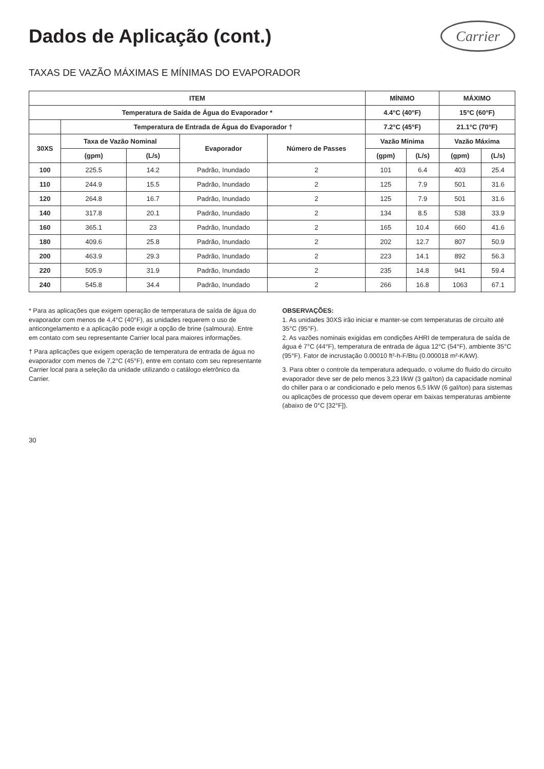Dados de Aplicação (cont.)
Carrier
TAXAS DE VAZÃO MÁXIMAS E MÍNIMAS DO EVAPORADOR
| ITEM | | | | | MÍNIMO | | MÁXIMO | |
| --- | --- | --- | --- | --- | --- | --- | --- | --- |
| Temperatura de Saída de Água do Evaporador * | | | | | 4.4°C (40°F) | | 15°C (60°F) | |
| | Temperatura de Entrada de Água do Evaporador † | | | | 7.2°C (45°F) | | 21.1°C (70°F) | |
| 30XS | Taxa de Vazão Nominal | | Evaporador | Número de Passes | Vazão Mínima | | Vazão Máxima | |
| | (gpm) | (L/s) | | | (gpm) | (L/s) | (gpm) | (L/s) |
| 100 | 225.5 | 14.2 | Padrão, Inundado | 2 | 101 | 6.4 | 403 | 25.4 |
| 110 | 244.9 | 15.5 | Padrão, Inundado | 2 | 125 | 7.9 | 501 | 31.6 |
| 120 | 264.8 | 16.7 | Padrão, Inundado | 2 | 125 | 7.9 | 501 | 31.6 |
| 140 | 317.8 | 20.1 | Padrão, Inundado | 2 | 134 | 8.5 | 538 | 33.9 |
| 160 | 365.1 | 23 | Padrão, Inundado | 2 | 165 | 10.4 | 660 | 41.6 |
| 180 | 409.6 | 25.8 | Padrão, Inundado | 2 | 202 | 12.7 | 807 | 50.9 |
| 200 | 463.9 | 29.3 | Padrão, Inundado | 2 | 223 | 14.1 | 892 | 56.3 |
| 220 | 505.9 | 31.9 | Padrão, Inundado | 2 | 235 | 14.8 | 941 | 59.4 |
| 240 | 545.8 | 34.4 | Padrão, Inundado | 2 | 266 | 16.8 | 1063 | 67.1 |
* Para as aplicações que exigem operação de temperatura de saída de água do evaporador com menos de 4,4°C (40°F), as unidades requerem o uso de anticongelamento e a aplicação pode exigir a opção de brine (salmoura). Entre em contato com seu representante Carrier local para maiores informações.
† Para aplicações que exigem operação de temperatura de entrada de água no evaporador com menos de 7,2°C (45°F), entre em contato com seu representante Carrier local para a seleção da unidade utilizando o catálogo eletrônico da Carrier.
OBSERVAÇÕES:
1. As unidades 30XS irão iniciar e manter-se com temperaturas de circuito até 35°C (95°F).
2. As vazões nominais exigidas em condições AHRI de temperatura de saída de água é 7°C (44°F), temperatura de entrada de água 12°C (54°F), ambiente 35°C (95°F). Fator de incrustação 0.00010 ft²-h-F/Btu (0.000018 m²-K/kW).
3. Para obter o controle da temperatura adequado, o volume do fluido do circuito evaporador deve ser de pelo menos 3,23 l/kW (3 gal/ton) da capacidade nominal do chiller para o ar condicionado e pelo menos 6,5 l/kW (6 gal/ton) para sistemas ou aplicações de processo que devem operar em baixas temperaturas ambiente (abaixo de 0°C [32°F]).
30